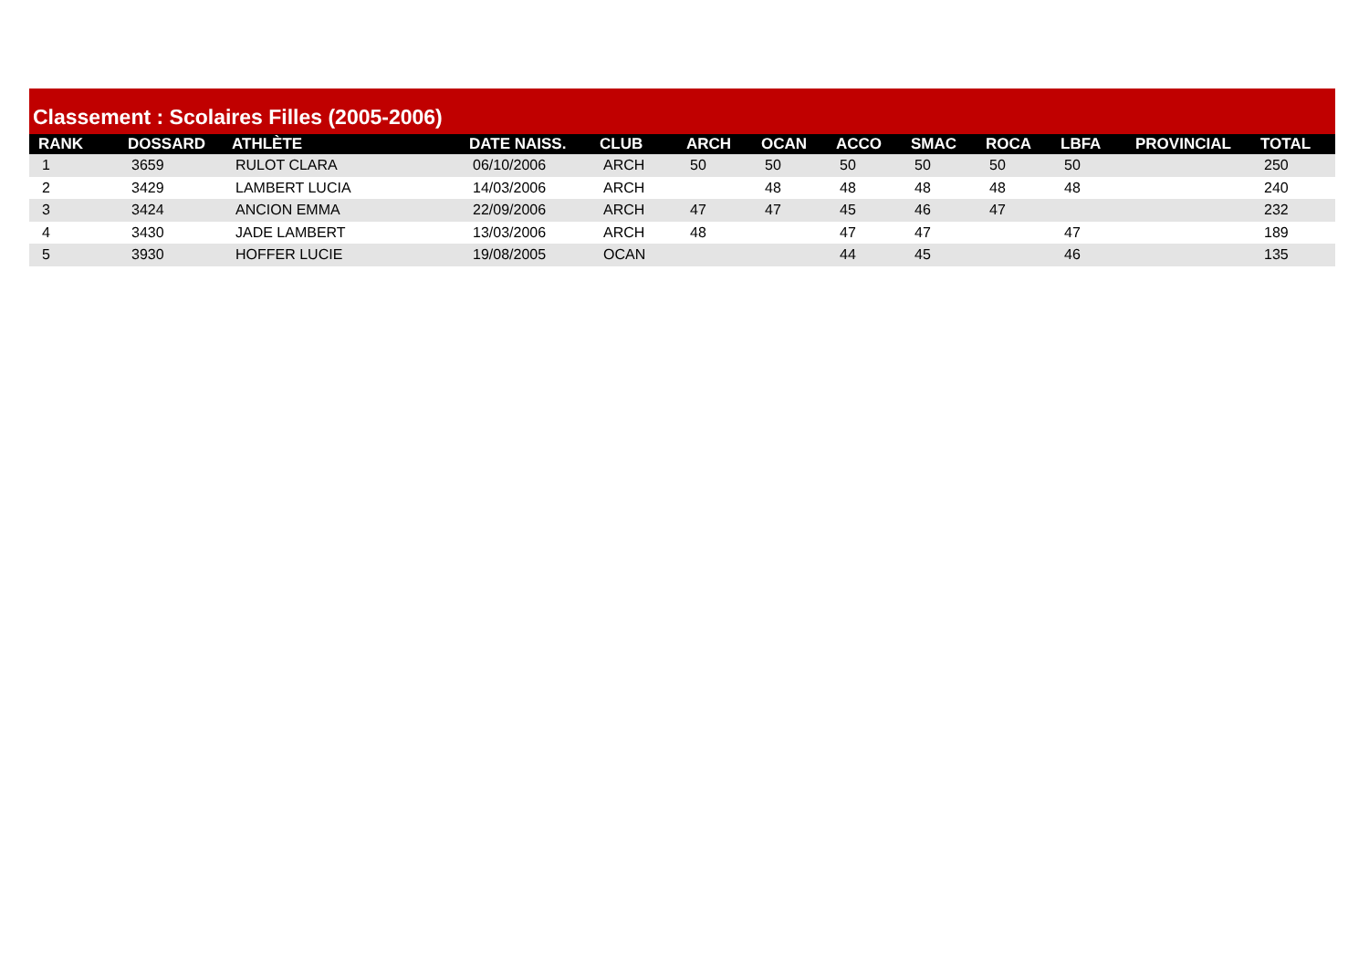Classement : Scolaires Filles (2005-2006)
| RANK | DOSSARD | ATHLÈTE | DATE NAISS. | CLUB | ARCH | OCAN | ACCO | SMAC | ROCA | LBFA | PROVINCIAL | TOTAL |
| --- | --- | --- | --- | --- | --- | --- | --- | --- | --- | --- | --- | --- |
| 1 | 3659 | RULOT CLARA | 06/10/2006 | ARCH | 50 | 50 | 50 | 50 | 50 | 50 | | 250 |
| 2 | 3429 | LAMBERT LUCIA | 14/03/2006 | ARCH | | 48 | 48 | 48 | 48 | 48 | | 240 |
| 3 | 3424 | ANCION EMMA | 22/09/2006 | ARCH | 47 | 47 | 45 | 46 | 47 | | | 232 |
| 4 | 3430 | JADE LAMBERT | 13/03/2006 | ARCH | 48 | | 47 | 47 | | 47 | | 189 |
| 5 | 3930 | HOFFER LUCIE | 19/08/2005 | OCAN | | | 44 | 45 | | 46 | | 135 |